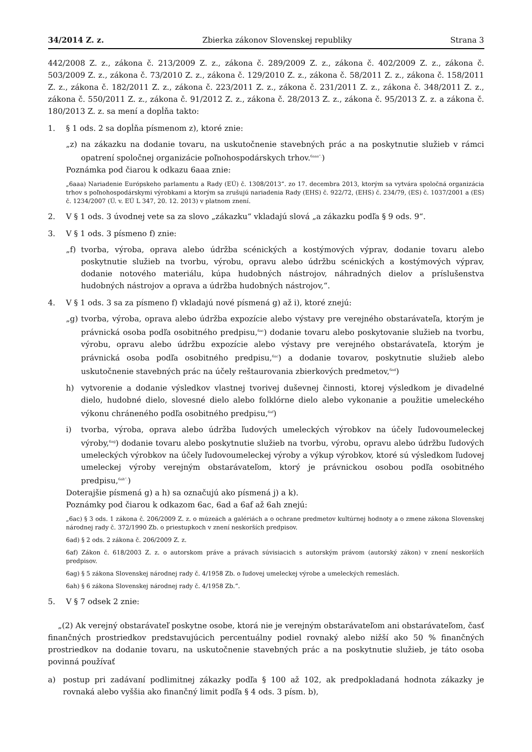34/2014 Z. z. Zbierka zákonov Slovenskej republiky Strana 3
442/2008 Z. z., zákona č. 213/2009 Z. z., zákona č. 289/2009 Z. z., zákona č. 402/2009 Z. z., zákona č. 503/2009 Z. z., zákona č. 73/2010 Z. z., zákona č. 129/2010 Z. z., zákona č. 58/2011 Z. z., zákona č. 158/2011 Z. z., zákona č. 182/2011 Z. z., zákona č. 223/2011 Z. z., zákona č. 231/2011 Z. z., zákona č. 348/2011 Z. z., zákona č. 550/2011 Z. z., zákona č. 91/2012 Z. z., zákona č. 28/2013 Z. z., zákona č. 95/2013 Z. z. a zákona č. 180/2013 Z. z. sa mení a dopĺňa takto:
1. § 1 ods. 2 sa dopĺňa písmenom z), ktoré znie:
„z) na zákazku na dodanie tovaru, na uskutočnenie stavebných prác a na poskytnutie služieb v rámci opatrení spoločnej organizácie poľnohospodárskych trhov.<sup>6aaa“.</sup>)
Poznámka pod čiarou k odkazu 6aaa znie:
„6aaa) Nariadenie Európskeho parlamentu a Rady (EÚ) č. 1308/2013“. zo 17. decembra 2013, ktorým sa vytvára spoločná organizácia trhov s poľnohospodárskymi výrobkami a ktorým sa zrušujú nariadenia Rady (EHS) č. 922/72, (EHS) č. 234/79, (ES) č. 1037/2001 a (ES) č. 1234/2007 (Ú. v. EÚ L 347, 20. 12. 2013) v platnom znení.
2. V § 1 ods. 3 úvodnej vete sa za slovo „zákazku“ vkladajú slová „a zákazku podľa § 9 ods. 9“.
3. V § 1 ods. 3 písmeno f) znie:
„f) tvorba, výroba, oprava alebo údržba scénických a kostýmových výprav, dodanie tovaru alebo poskytnutie služieb na tvorbu, výrobu, opravu alebo údržbu scénických a kostýmových výprav, dodanie notového materiálu, kúpa hudobných nástrojov, náhradných dielov a príslušenstva hudobných nástrojov a oprava a údržba hudobných nástrojov,“.
4. V § 1 ods. 3 sa za písmeno f) vkladajú nové písmená g) až i), ktoré znejú:
„g) tvorba, výroba, oprava alebo údržba expozície alebo výstavy pre verejného obstarávateľa, ktorým je právnická osoba podľa osobitného predpisu,<sup>6ac</sup>) dodanie tovaru alebo poskytovanie služieb na tvorbu, výrobu, opravu alebo údržbu expozície alebo výstavy pre verejného obstarávateľa, ktorým je právnická osoba podľa osobitného predpisu,<sup>6ac</sup>) a dodanie tovarov, poskytnutie služieb alebo uskutočnenie stavebných prác na účely reštaurovania zbierkových predmetov,<sup>6ad</sup>)
h) vytvorenie a dodanie výsledkov vlastnej tvorivej duševnej činnosti, ktorej výsledkom je divadelné dielo, hudobné dielo, slovesné dielo alebo folklórne dielo alebo vykonanie a použitie umeleckého výkonu chráneného podľa osobitného predpisu,<sup>6af</sup>)
i) tvorba, výroba, oprava alebo údržba ľudových umeleckých výrobkov na účely ľudovoumeleckej výroby,<sup>6ag</sup>) dodanie tovaru alebo poskytnutie služieb na tvorbu, výrobu, opravu alebo údržbu ľudových umeleckých výrobkov na účely ľudovoumeleckej výroby a výkup výrobkov, ktoré sú výsledkom ľudovej umeleckej výroby verejným obstarávateľom, ktorý je právnickou osobou podľa osobitného predpisu,<sup>6ah“.</sup>)
Doterajšie písmená g) a h) sa označujú ako písmená j) a k).
Poznámky pod čiarou k odkazom 6ac, 6ad a 6af až 6ah znejú:
„6ac) § 3 ods. 1 zákona č. 206/2009 Z. z. o múzeách a galériách a o ochrane predmetov kultúrnej hodnoty a o zmene zákona Slovenskej národnej rady č. 372/1990 Zb. o priestupkoch v znení neskorších predpisov.
6ad) § 2 ods. 2 zákona č. 206/2009 Z. z.
6af) Zákon č. 618/2003 Z. z. o autorskom práve a právach súvisiacich s autorským právom (autorský zákon) v znení neskorších predpisov.
6ag) § 5 zákona Slovenskej národnej rady č. 4/1958 Zb. o ľudovej umeleckej výrobe a umeleckých remeslách.
6ah) § 6 zákona Slovenskej národnej rady č. 4/1958 Zb.“.
5. V § 7 odsek 2 znie:
„(2) Ak verejný obstarávateľ poskytne osobe, ktorá nie je verejným obstarávateľom ani obstarávateľom, časť finančných prostriedkov predstavujúcich percentuálny podiel rovnaký alebo nižší ako 50 % finančných prostriedkov na dodanie tovaru, na uskutočnenie stavebných prác a na poskytnutie služieb, je táto osoba povinná používať
a) postup pri zadávaní podlimitnej zákazky podľa § 100 až 102, ak predpokladaná hodnota zákazky je rovnaká alebo vyššia ako finančný limit podľa § 4 ods. 3 písm. b),